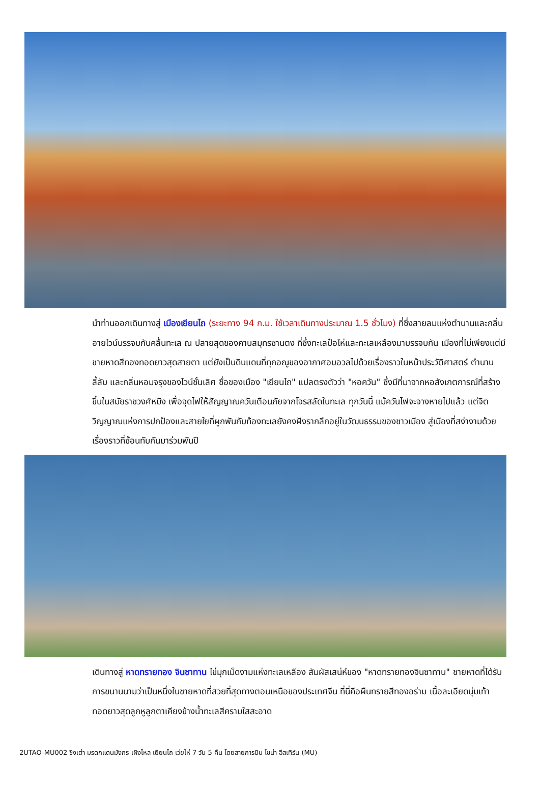นำท่านออกเดินทางสู่ เมืองเยียนไถ (ระยะทาง 94 ก.ม. ใช้เวลาเดินทางประมาณ 1.5 ชั่วโมง) ที่ซึ่งสายลมแห่งตำนานและกลิ่นอายไวน์บรรจบกับคลื่นทะเล ณ ปลายสุดของคาบสมุทรซานตง ที่ซึ่งทะเลป๋อไห่และทะเลเหลืองมาบรรจบกัน เมืองที่ไม่เพียงแต่มีชายหาดสีทองทอดยาวสุดสายตา แต่ยังเป็นดินแดนที่ทุกอณูของอากาศอบอวลไปด้วยเรื่องราวในหน้าประวัติศาสตร์ ตำนานลี้ลับ และกลิ่นหอมจรุงของไวน์ชั้นเลิศ ชื่อของเมือง "เยียนไถ" แปลตรงตัวว่า "หอควัน" ซึ่งมีที่มาจากหอสังเกตการณ์ที่สร้างขึ้นในสมัยราชวงศ์หมิง เพื่อจุดไฟให้สัญญาณควันเตือนภัยจากโจรสลัดในทะเล ทุกวันนี้ แม้ควันไฟจะจางหายไปแล้ว แต่จิตวิญญาณแห่งการปกป้องและสายใยที่ผูกพันกับท้องทะเลยังคงฝังรากลึกอยู่ในวัฒนธรรมของชาวเมือง สู่เมืองที่สง่างามด้วยเรื่องราวที่ซ้อนทับกันมาร่วมพันปี
เดินทางสู่ หาดทรายทอง จินซาทาน ไข่มุกเม็ดงามแห่งทะเลเหลือง สัมผัสเสน่ห์ของ "หาดทรายทองจินซาทาน" ชายหาดที่ได้รับการขนานนามว่าเป็นหนึ่งในชายหาดที่สวยที่สุดทางตอนเหนือของประเทศจีน ที่นี่คือผืนทรายสีทองอร่าม เนื้อละเอียดนุ่มเท้า ทอดยาวสุดลูกหูลูกตาเคียงข้างน้ำทะเลสีครามใสสะอาด
2UTAO-MU002 ชิงเต่า มรดกแดนมังกร เผิงไหล เยียนไถ เว่ยไห่ 7 วัน 5 คืน โดยสายการบิน ไชน่า อีสเทิร์น (MU)